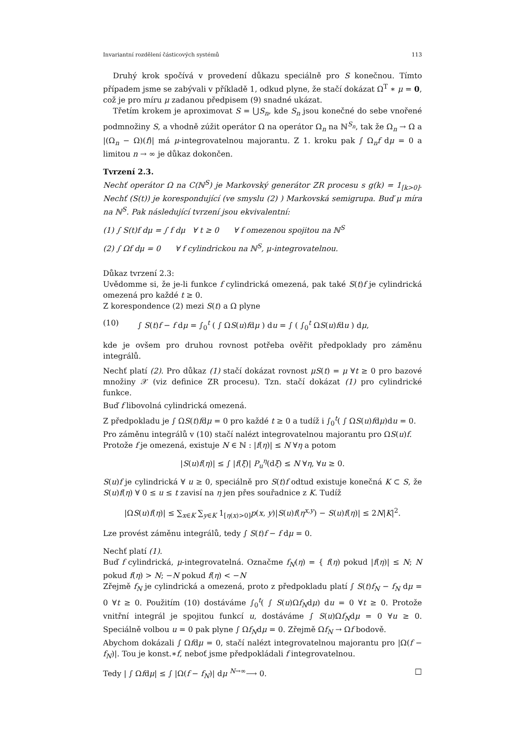Invariantní rozdělení částicových systémů 113
Druhý krok spočívá v provedení důkazu speciálně pro S konečnou. Tímto případem jsme se zabývali v příkladě 1, odkud plyne, že stačí dokázat Ω<sup>T</sup> ∗ μ = 0, což je pro míru μ zadanou předpisem (9) snadné ukázat.
Třetím krokem je aproximovat S = ⋃S<sub>n</sub>, kde S<sub>n</sub> jsou konečné do sebe vnořené podmnožiny S, a vhodně zúžit operátor Ω na operátor Ω<sub>n</sub> na ℕ<sup>S<sub>n</sub></sup>, tak že Ω<sub>n</sub> → Ω a |(Ω<sub>n</sub> − Ω)(f)| má μ-integrovatelnou majorantu. Z 1. kroku pak ∫ Ω<sub>n</sub>f dμ = 0 a limitou n → ∞ je důkaz dokončen.
Tvrzení 2.3.
Nechť operátor Ω na C(ℕ<sup>S</sup>) je Markovský generátor ZR procesu s g(k) = 1<sub>[k>0]</sub>. Nechť (S(t)) je korespondující (ve smyslu (2) ) Markovská semigrupa. Buď μ míra na ℕ<sup>S</sup>. Pak následující tvrzení jsou ekvivalentní:
(1) ∫ S(t)f dμ = ∫ f dμ ∀ t ≥ 0 ∀ f omezenou spojitou na ℕ<sup>S</sup>
(2) ∫ Ωf dμ = 0 ∀ f cylindrickou na ℕ<sup>S</sup>, μ-integrovatelnou.
Důkaz tvrzení 2.3:
Uvědomme si, že je-li funkce f cylindrická omezená, pak také S(t)f je cylindrická omezená pro každé t ≥ 0.
Z korespondence (2) mezi S(t) a Ω plyne
(10) ∫ S(t)f − f dμ = ∫<sub>0</sub><sup>t</sup> ( ∫ ΩS(u)fdμ ) du = ∫ ( ∫<sub>0</sub><sup>t</sup> ΩS(u)fdu ) dμ,
kde je ovšem pro druhou rovnost potřeba ověřit předpoklady pro záměnu integrálů.
Nechť platí (2). Pro důkaz (1) stačí dokázat rovnost μS(t) = μ ∀t ≥ 0 pro bazové množiny 𝒳 (viz definice ZR procesu). Tzn. stačí dokázat (1) pro cylindrické funkce.
Buď f libovolná cylindrická omezená.
Z předpokladu je ∫ ΩS(t)fdμ = 0 pro každé t ≥ 0 a tudíž i ∫<sub>0</sub><sup>t</sup>( ∫ ΩS(u)fdμ)du = 0.
Pro záměnu integrálů v (10) stačí nalézt integrovatelnou majorantu pro ΩS(u)f.
Protože f je omezená, existuje N ∈ ℕ : |f(η)| ≤ N ∀η a potom
|S(u)f(η)| ≤ ∫ |f(ξ)| P<sub>u</sub><sup>η</sup>(dξ) ≤ N ∀η, ∀u ≥ 0.
S(u)f je cylindrická ∀ u ≥ 0, speciálně pro S(t)f odtud existuje konečná K ⊂ S, že S(u)f(η) ∀ 0 ≤ u ≤ t zavisí na η jen přes souřadnice z K. Tudíž
|ΩS(u)f(η)| ≤ ∑<sub>x∈K</sub> ∑<sub>y∈K</sub> 1<sub>[η(x)>0]</sub>p(x, y)|S(u)f(η<sup>x,y</sup>) − S(u)f(η)| ≤ 2N|K|<sup>2</sup>.
Lze provést záměnu integrálů, tedy ∫ S(t)f − f dμ = 0.
Nechť platí (1).
Buď f cylindrická, μ-integrovatelná. Označme f<sub>N</sub>(η) = { f(η) pokud |f(η)| ≤ N; N pokud f(η) > N; −N pokud f(η) < −N
Zřejmě f<sub>N</sub> je cylindrická a omezená, proto z předpokladu platí ∫ S(t)f<sub>N</sub> − f<sub>N</sub> dμ = 0 ∀t ≥ 0. Použitím (10) dostáváme ∫<sub>0</sub><sup>t</sup>( ∫ S(u)Ωf<sub>N</sub>dμ) du = 0 ∀t ≥ 0. Protože vnitřní integrál je spojitou funkcí u, dostáváme ∫ S(u)Ωf<sub>N</sub>dμ = 0 ∀u ≥ 0. Speciálně volbou u = 0 pak plyne ∫ Ωf<sub>N</sub>dμ = 0. Zřejmě Ωf<sub>N</sub> → Ωf bodově.
Abychom dokázali ∫ Ωfdμ = 0, stačí nalézt integrovatelnou majorantu pro |Ω(f − f<sub>N</sub>)|. Tou je konst.∗f, neboť jsme předpokládali f integrovatelnou.
Tedy | ∫ Ωfdμ| ≤ ∫ |Ω(f − f<sub>N</sub>)| dμ <sup>N→∞</sup>⟶ 0. □